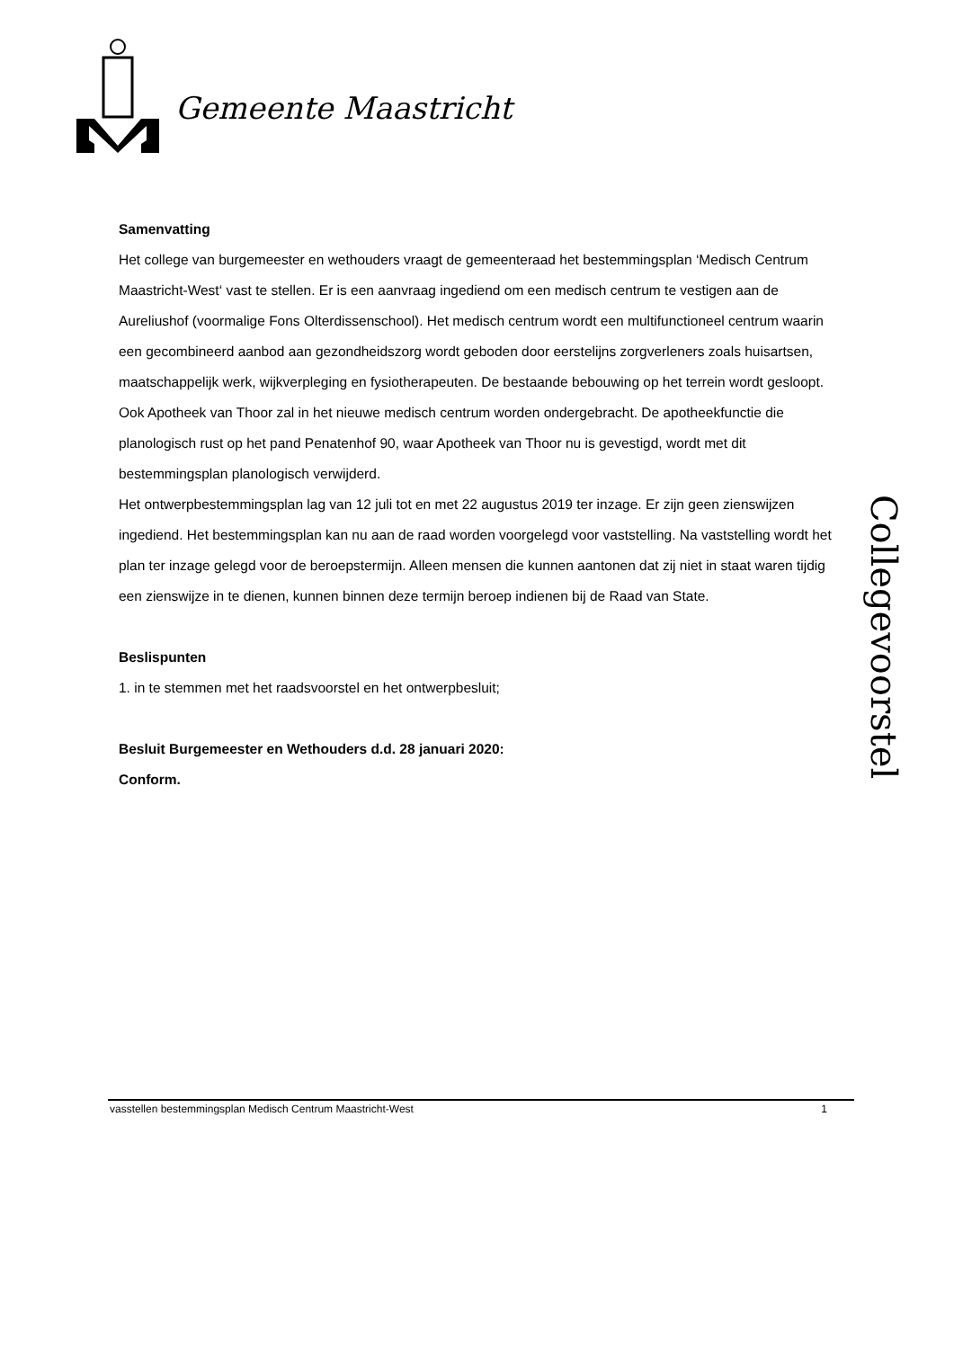Gemeente Maastricht
Samenvatting
Het college van burgemeester en wethouders vraagt de gemeenteraad het bestemmingsplan ‘Medisch Centrum Maastricht-West‘ vast te stellen. Er is een aanvraag ingediend om een medisch centrum te vestigen aan de Aureliushof (voormalige Fons Olterdissenschool). Het medisch centrum wordt een multifunctioneel centrum waarin een gecombineerd aanbod aan gezondheidszorg wordt geboden door eerstelijns zorgverleners zoals huisartsen, maatschappelijk werk, wijkverpleging en fysiotherapeuten. De bestaande bebouwing op het terrein wordt gesloopt. Ook Apotheek van Thoor zal in het nieuwe medisch centrum worden ondergebracht. De apotheekfunctie die planologisch rust op het pand Penatenhof 90, waar Apotheek van Thoor nu is gevestigd, wordt met dit bestemmingsplan planologisch verwijderd.
Het ontwerpbestemmingsplan lag van 12 juli tot en met 22 augustus 2019 ter inzage. Er zijn geen zienswijzen ingediend. Het bestemmingsplan kan nu aan de raad worden voorgelegd voor vaststelling. Na vaststelling wordt het plan ter inzage gelegd voor de beroepstermijn. Alleen mensen die kunnen aantonen dat zij niet in staat waren tijdig een zienswijze in te dienen, kunnen binnen deze termijn beroep indienen bij de Raad van State.
Beslispunten
1. in te stemmen met het raadsvoorstel en het ontwerpbesluit;
Besluit Burgemeester en Wethouders d.d. 28 januari 2020:
Conform.
Collegevoorstel
vasstellen bestemmingsplan Medisch Centrum Maastricht-West 1